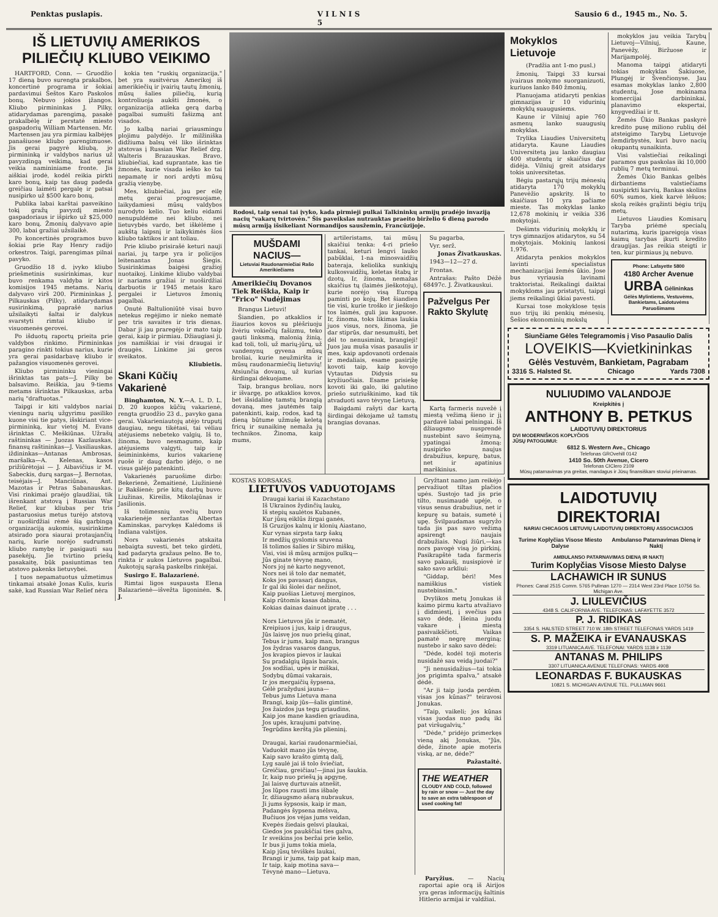Penktas puslapis. V I L N I S
5 Sausio 6 d., 1945 m., No. 5.
IŠ LIETUVIŲ AMERIKOS PILIEČIŲ KLIUBO VEIKIMO
HARTFORD, Conn. — Gruodžio 17 dieną buvo surengta prakalbos, koncertinė programa ir šokiai pardavimui Šeštos Karo Paskolos bonų. Nebuvo jokios įžangos. Kliubo pirmininkas J. Pilky, atidarydamas parengimą, pasakė prakalbėlę ir perstatė miesto gaspadorių William Martensen. Mr. Martensen jau yra pirmiau kalbėjęs panašiuose kliubo parengimuose. Jis gerai pagyrė kliubą, jo pirmininką ir valdybos narius už pavyzdingą veikimą, kad gerai veikia namininiame fronte. Jis aiškiai įrodė, kodėl reikia pirkti karo bonų, kaip tas daug padeda greičiau laimėti pergalę ir patsai nusipirko už $500 karo bonų.
Publika labai karštai pasveikino tokį gražų pavyzdį miesto gaspadoriaus ir išpirko už $25,000 karo bonų. Žmonių dalyvavo apie 300, labai gražiai užsilaikė.
Po koncertinės programos buvo šokiai prie Ray Henry radijo orkestros. Taigi, parengimas pilnai pavyko.
Gruodžio 18 d. įvyko kliubo priešmetinis susirinkimas, kur buvo renkama valdyba ir kitos komisijos 1945 metams. Narių dalyvavo virš 200. Pirmininkas J. Pilkauskas (Pilky), atidarydamas susirinkimą, paprašė narius užsilaikyti šaltai ir dalykus svarstyti rimtai kliubo ir visuomenės gerovei.
Po išduotų raportų prieita prie valdybos rinkimo. Pirmininkas paragino rinkti tokius narius, kurie yra gerai pasidarbavę kliubo ir pažangios visuomenės gerovei.
Kliubo pirmininku vieningai išrinktas tas pats—J. Pilky be balsavimo. Reiškia, jau 9-tiems metams išrinktas Pilkauskas, arba narių "draftuotas."
Taipgi ir kiti valdybos nariai vieningu narių užgyrimu pasiliko kuone visi tie patys, išskiriant vice-pirmininką, kur vietoj M. Evans išrinktas C. Meškiūnas. Užrašų raštininkas — Juozas Kazlauskas, finansų raštininkas—J. Vasiliauskas, iždininkas—Antanas Ambrosas, maršalka—A. Kelenas, kasos prižiūrėtojai — J. Aibavičius ir M. Sabeckis, durų sargas—J. Bernotas, teisėjais—J. Manciūnas, Ant. Mazotas ir Petras Sabanauskas. Visi rinkimai praėjo glaudžiai, tik išrenkant atstovą į Russian War Relief, kur kliubas per tris pastaruosius metus turėjo atstovą ir nuoširdžiai rėmė šią garbingą organizaciją aukomis, susirinkime atsirado pora siaurai protaujančių narių, kurie norėjo sudrumsti kliubo ramybę ir pasigauti sau pasekėjų. Jie tvirtino priešų pasakaitę, būk pasiuntimas ten atstovo pakenks lietuvybei.
Į tuos nepamatuotus užmetimus tinkamai atsakė Jonas Kulis, kuris sakė, kad Russian War Relief nėra
kokia ten "ruskių organizacija," bet yra susitvėrus Amerikoj iš amerikiečių ir įvairių tautų žmonių, mūsų šalies piliečių, kurią kontroliuoja aukšti žmonės, o organizacija atlieka gerą darbą pagalbai sumušti fašizmą ant visados.
Jo kalbą nariai griausmingu plojimu palydėjo. Ir milžiniška didžiuma balsų vėl liko išrinktas atstovas į Russian War Relief drg. Walteris Brazauskas. Bravo, kliubiečiai, kad suprantate, kas tie žmonės, kurie visada ieško ko tai nepamatę ir nori ardyti mūsų gražią vienybę.
Mes, kliubiečiai, jau per eilę metų gerai progresuojame, laikydamiesi mūsų valdybos nurodyto kelio. Tuo keliu eidami nenupuldėme nei kliubo, nei lietuvybės vardo, bet iškėlėme į aukštą laipsnį ir laikykimės šios kliubo taktikos ir ant toliau.
Prie kliubo prisirašė keturi nauji nariai, jų tarpe yra ir policijos leitenantas Jonas Šiegis. Susirinkimas baigėsi gražioj nuotaikoj. Linkime kliubo valdybai ir nariams gražiai ir nuoširdžiai darbuotis ir 1945 metais karo pergalei ir Lietuvos žmonių pagalbai.
Onutė Baltulioniūtė visai buvo netekus regėjimo ir nieko nematė per tris savaites ir tris dienas. Dabar ji jau praregėjo ir mato taip gerai, kaip ir pirmiau. Džiaugiasi ji, jos namiškiai ir visi draugai ir draugės. Linkime jai geros sveikatos.
Kliubietis.
Skani Kūčių Vakarienė
Binghamton, N. Y.—A. L. D. L. D. 20 kuopos kūčių vakarienė, rengta gruodžio 23 d., pavyko gana gerai. Vakarieniautojų atėjo truputį daugiau, negu tikėtasi, tai vėliau atėjusiems nebeteko valgių. Iš to, žinoma, buvo nesmagumo, kaip atėjusiems valgyti, taip ir šeimininkėms, kurios vakarienę ruošė ir daug darbo įdėjo, o ne visus galėjo patenkinti.
Vakarienės paruošime dirbo: Bekerienė, Žemaitienė, Liužinienė ir Bakšienė; prie kitų darbų buvo: Liužinas, Kireilis, Mikolajūnas ir Jasilionis.
Iš tolimesnių svečių buvo vakarienėje seržantas Albertas Kaminskas, parvykęs Kalėdoms iš Indiana valstijos.
Nors vakarienės atskaita nebaigta suvesti, bet teko girdėti, kad padaryta gražaus pelno. Be to, rinkta ir aukos Lietuvos pagalbai. Aukotojų sąrašą paskelbs rinkėjai.
Susirgo E. Balazarienė.
Rimtai ligos suspausta Elena Balazarienė—išvežta ligoninėn. S. J.
Rodosi, taip senai tai įvyko, kada pirmieji pulkai Talkininkų armijų pradėjo invaziją nacių "vakarų tvirtovėn." Šis paveikslas nutrauktas praeito birželio 6 dieną parodo mūsų armiją išsikeliant Normandijos sausžemin, Francūzijoje.
MUŠDAMI NACIUS—
Lietuviai Raudonarmiečiai Rašo Amerikiečiams
Amerikiečių Dovanos Tiek Reiškia, Kaip ir "Frico" Nudėjimas
Brangus Lietuvi!
Šiandien, po atkaklios ir žiaurios kovos su plėšriuoju žvėriu vokiečių fašizmu, teko gauti linksmą, malonią žinią, kad toli, toli, už marių-jūrų, už vandenynų gyvena mūsų broliai, kurie neužmiršta ir mūsų raudonarmiečių lietuvių! Atsiunčia dovanų, už kurias širdingai dėkuojame.
Taip, brangus broliau, nors ir išvargę, po atkaklios kovos, bet išsidalinę tamstų brangią dovaną, mes jautėmės taip patenkinti, kaip, rodos, kad tą dieną būtume užmušę keletą fricų ir sunaikinę nemaža jų technikos. Žinoma, kaip mums,
artileristams, tai mūsų skaičiui tenka: 4-ri priešo tankai, keturi lengvi lauko pabūklai, 1-na minosvaidžių bateraja, keliolika sunkiųjų kulkosvaidžių, keletas štabų ir dzotų. Ir, žinoma, nemažas skaičius tų (laimės jieškotojų), kurie norėjo visą Europą paminti po kojų. Bet šiandien tie visi, kurie troško ir jieškojo tos laimės, guli jau kapuose. Ir, žinoma, toks likimas laukia juos visus, nors, žinoma, jie dar stiprūs, dar nesumušti, bet dėl to nenusimink, brangieji! Juos jau muša visas pasaulis ir mes, kaip apdovanoti ordenais ir medaliais, esame pasirįžę kovoti taip, kaip kovojo Vytautas Didysis su kryžiuočiais. Esame prisiekę kovoti iki galo, iki galutino priešo sutriuškinimo, kad tik atvaduoti savo tėvynę Lietuvą.
Baigdami rašyti dar kartą širdingai dėkojame už tamstų brangias dovanas.
Su pagarba,
Vyr. serž.
Jonas Živatkauskas.
1943—12—27 d.
Frontas.
Antrašas: Pašto Dėžė 68497c. J. Živatkauskui.
Pažvelgus Per Rakto Skylutę
Kartą farmeris nuvežė į miestą vežimą šieno ir jį pardavė labai pelningai. Iš džiaugsmo nusprendė nustebint savo šeimyną, ypatingai žmoną: nusipirko naujus drabužius, kepurę, batus, net ir apatinius marškinius.
KOSTAS KORSAKAS.
LIETUVOS VADUOTOJAMS
Draugai kariai iš Kazachstano
Iš Ukrainos žydinčių laukų,
Iš stepių saulėtos Kubanės,
Kur jūsų eiklūs žirgai ganės,
Iš Gruzijos kalnų ir klonių Aiastano,
Kur vynas sirpsta tarp šakų
Ir medžių gyslomis sruvena
Iš tolimos šalies ir Sibiro miškų,
Visi, visi iš mūsų armijos pulkų—
Jūs ginate tėvynę mano,
Nors joj nė karto negyvenot,
Nors nei iš tolo dar nematėt,
Koks jos pavasarį dangus,
Ir gal iki šiolei dar nežinot,
Kaip puošias Lietuvoj merginos,
Kaip rūtomis kasas dabina,
Kokias dainas dainuot įpratę . . .
Nors Lietuvos jūs ir nematėt,
Kreipiuos į jus, kaip į draugus,
Jūs laisvę jos nuo priešų ginat,
Tebus ir jums, kaip man, brangus
Jos žydras vasaros dangus,
Jos kvapios pievos ir laukai
Su pradalgių ilgais barais,
Jos sodžiai, upės ir miškai,
Sodybų dūmai vakarais,
Ir jos mergaičių šypsena,
Gėlė pražydusi jauna—
Tebus jums Lietuva mana
Brangi, kaip jūs—šalis gimtinė,
Jos žaizdos jus tegu griaudins,
Kaip jos mane kasdien griaudina,
Jos upės, kraujumi patvinę,
Tegrūdins kerštą jūs plieninį.
Draugai, kariai raudonarmiečiai,
Vaduokit mano jūs tėvynę,
Kaip savo krašto gimtą dalį,
Lyg saulė jai iš tolo šviečiat,
Greičiau, greičiau!—jinai jus šaukia.
Ir, kaip nuo priešų ją apgynę,
Jai laisvę durtuvais atnešit,
Jos lūpos rausti ims išbalę
Ir, džiaugsmo ašarą nubraukus,
Ji jums šypsosis, kaip ir man,
Padangės šypsena mėlsva,
Bučiuos jos vėjas jums veidan,
Kvepės žiedais gelsvi plaukai,
Giedos jos paukščiai ties galva,
Ir sveikins jos beržai prie kelio,
Ir bus ji jums tokia miela,
Kaip jūsų tėviškės laukai,
Brangi ir jums, taip pat kaip man,
Ir taip, kaip motina sava—
Tėvynė mano—Lietuva.
Gryžtant namo jam reikėjo pervažiuot tiltas plačios upės. Sustojo tad jis prie tilto, nusimaudė upėje, o visus senus drabužius, net ir kepurę su batais, sumetė į upę. Švilpaudamas sugryžo tada jis pas savo vežimą apsirengt naujais drabužiais. Nugi žiūri,—kas nors pavogė visą jo pirkinį. Pasikrapštė tada farmeris savo pakaušį, nusispiovė ir sako savo arkliui:
"Giddap, bėri! Mes namiškius vistiek nustebinsim."
Dvylikos metų Jonukas iš kaimo pirmu kartu atvažiavo į didmiestį, į svečius pas savo dėdę. Išeina juodu vakare į miestą pasivaikščioti. Vaikas pamatė negrę merginą; nustebo ir sako savo dėdei:
"Dėde, kodėl toji moteris nusidažė sau veidą juodai?"
"Ji nenusidažius—tai tokia jos prigimta spalva," atsakė dėdė.
"Ar ji taip juoda perdėm, visas jos kūnas?" teiravosi Jonukas.
"Taip, vaikeli; jos kūnas visas juodas nuo padų iki pat viršugalvių."
"Dėde," pridėjo primerkęs vieną akį Jonukas, "Jūs, dėde, žinote apie moteris viską, ar ne, dėde?"
Pažastaitė.
THE WEATHER
CLOUDY AND COLD, followed by rain or snow — Just the day to save an extra tablespoon of used cooking fat!
Paryžius. — Nacių raportai apie orą iš Airijos yra geras informacijų šaltinis Hitlerio armijai ir valdžiai.
Mokyklos Lietuvoje
(Pradžia ant 1-mo pusl.)
žmonių. Taipgi 33 kursai įvairaus mokymo suorganizuoti, kuriuos lanko 840 žmonių.
Planuojama atidaryti penkias gimnazijas ir 10 vidurinių mokyklų suaugusiems.
Kaune ir Vilniuj apie 760 asmenų lanko suaugusių mokyklas.
Trylika Liaudies Universitetų atidaryta. Kaune Liaudies Universitetą jau lanko daugiau 400 studentų ir skaičius dar didėja. Vilniuj greit atsidarys tokis universitetas.
Bėgiu pastarųjų trijų mėnesių atidaryta 170 mokyklų Panevėžio apskrity. Iš to skaičiaus 10 yra pačiame mieste. Tas mokyklas lanko 12,678 mokinių ir veikia 336 mokytojai.
Dešimts vidurinių mokyklų ir trys gimnazijos atidarytos, su 54 mokytojais. Mokinių lankosi 1,976.
Atidaryta penkios mokyklos lavinti specialistus mechanizacijai žemės ūkio. Jose bus vyriausia lavinami traktoristai. Reikalingi daiktai mokykloms jau pristatyti, taipgi jiems reikalingi ūkiai pavesti.
Kursai tose mokyklose tęsis nuo trijų iki penkių mėnesių. Šešios ekonominių mokslų
mokyklos jau veikia Tarybų Lietuvoj—Vilniuj, Kaune, Panevėžy, Biržuose ir Marijampolėj.
Manoma taipgi atidaryti tokias mokyklas Šakiuose, Plungėj ir Švenčionyse. Jau esamas mokyklas lanko 2,800 studentų. Jose mokinama komercijai darbininkai, planavimo ekspertai, knygvedžiai ir tt.
Žemės Ūkio Bankas paskyrė kredito pusę miliono rublių dėl atsteigimo Tarybų Lietuvoje žemdirbystės, kuri buvo nacių okupantų sunaikinta.
Visi valstiečiai reikalingi paramos gus paskolas iki 10,000 rublių 7 metų terminui.
Žemės Ūkio Bankas gelbės dirbantiems valstiečiams nusipirkti karvių. Bankas skolins 60% sumos, kiek karvė lėšuos; skolą reikės grąžinti bėgiu trijų metų.
Lietuvos Liaudies Komisarų Taryba priėmė specialų nutarimą, kuris įpareigoja visas kaimų tarybas įkurti kredito draugijas. Jas reikia steigti ir ten, kur pirmiaus jų nebuvo.
Phone: Lafayette 5800
4180 Archer Avenue
URBA Gėlininkas
Gėlės Mylintiems, Vestuvėms, Bankietams, Laidotuvėms Paruošimams
Siunčiame Gėles Telegramomis į Viso Pasaulio Dalis
LOVEIKIS—Kvietkininkas
Gėlės Vestuvėm, Bankietam, Pagrabam
3316 S. Halsted St. Chicago Yards 7308
NULIUDIMO VALANDOJE
Kreipkitės į
ANTHONY B. PETKUS
LAIDOTUVIŲ DIREKTORIUS
DVI MODERNIŠKOS KOPLYČIOS
JŪSŲ PATOGUMUI:
6812 S. Western Ave., Chicago
Telefonas GROvehill 0142
1410 So. 50th Avenue, Cicero
Telefonas CIClero 2109
Mūsų patarnavimas yra greitas, mandagus ir Jūsų finansiškam stoviui prieinamas.
LAIDOTUVIŲ DIREKTORIAI
NARIAI CHICAGOS LIETUVIŲ LAIDOTUVIŲ DIREKTORIŲ ASSOCIACIJOS
Turime Koplyčias Visose Miesto Dalyse Ambulanso Patarnavimas Dieną ir Naktį
AMBULANSO PATARNAVIMAS DIENĄ IR NAKTĮ
Turim Koplyčias Visose Miesto Dalyse
LACHAWICH IR SUNUS
Phones: Canal 2515 Comm. 5765 Pullman 1270 — 2314 West 23rd Place 10756 So. Michigan Ave.
J. LIULEVIČIUS
4348 S. CALIFORNIA AVE. TELEFONAS: LAFAYETTE 3572
P. J. RIDIKAS
3354 S. HALSTED STREET 710 W. 18th STREET TELEFONAS YARDS 1419
S. P. MAŽEIKA ir EVANAUSKAS
3319 LITUANICA AVE. TELEFONAI: YARDS 1138 ir 1139
ANTANAS M. PHILIPS
3307 LITUANICA AVENUE TELEFONAS: YARDS 4908
LEONARDAS F. BUKAUSKAS
10821 S. MICHIGAN AVENUE TEL. PULLMAN 9661